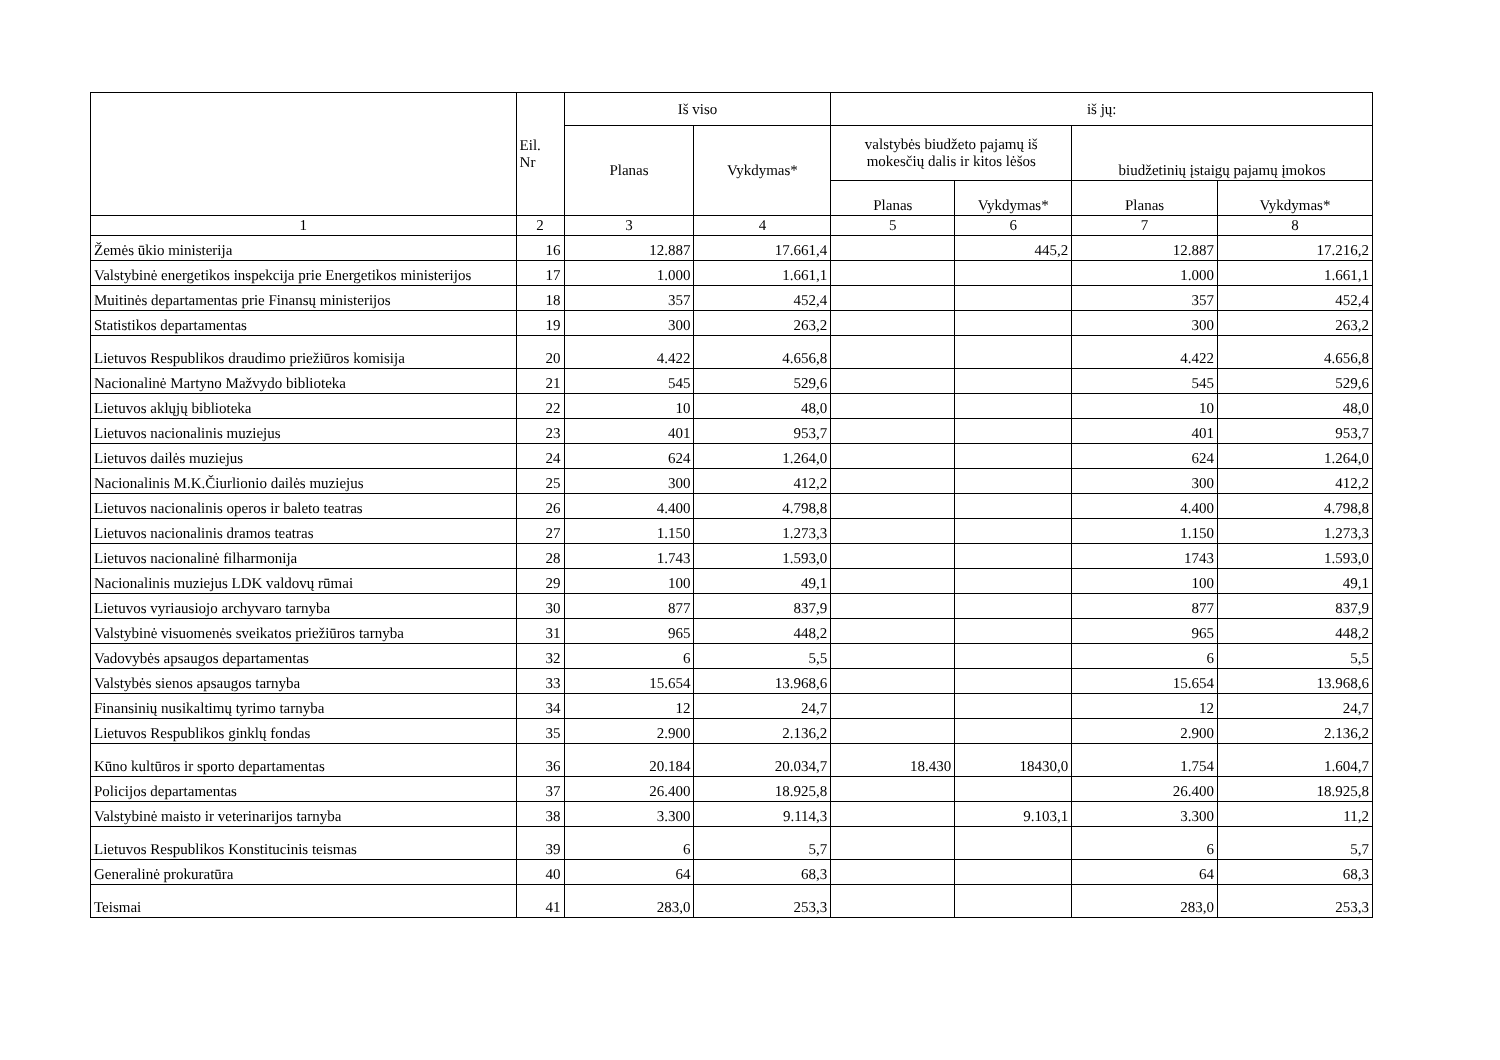| | Eil. Nr | Iš viso | | iš jų: | | | |
| --- | --- | --- | --- | --- | --- | --- | --- |
| | | Planas | Vykdymas* | valstybės biudžeto pajamų iš mokesčių dalis ir kitos lėšos | | biudžetinių įstaigų pajamų įmokos | |
| | | | | Planas | Vykdymas* | Planas | Vykdymas* |
| 1 | 2 | 3 | 4 | 5 | 6 | 7 | 8 |
| Žemės ūkio ministerija | 16 | 12.887 | 17.661,4 | | 445,2 | 12.887 | 17.216,2 |
| Valstybinė energetikos inspekcija prie Energetikos ministerijos | 17 | 1.000 | 1.661,1 | | | 1.000 | 1.661,1 |
| Muitinės departamentas prie Finansų ministerijos | 18 | 357 | 452,4 | | | 357 | 452,4 |
| Statistikos departamentas | 19 | 300 | 263,2 | | | 300 | 263,2 |
| Lietuvos Respublikos draudimo priežiūros komisija | 20 | 4.422 | 4.656,8 | | | 4.422 | 4.656,8 |
| Nacionalinė Martyno Mažvydo biblioteka | 21 | 545 | 529,6 | | | 545 | 529,6 |
| Lietuvos aklųjų biblioteka | 22 | 10 | 48,0 | | | 10 | 48,0 |
| Lietuvos nacionalinis muziejus | 23 | 401 | 953,7 | | | 401 | 953,7 |
| Lietuvos dailės muziejus | 24 | 624 | 1.264,0 | | | 624 | 1.264,0 |
| Nacionalinis M.K.Čiurlionio dailės muziejus | 25 | 300 | 412,2 | | | 300 | 412,2 |
| Lietuvos nacionalinis operos ir baleto teatras | 26 | 4.400 | 4.798,8 | | | 4.400 | 4.798,8 |
| Lietuvos nacionalinis dramos teatras | 27 | 1.150 | 1.273,3 | | | 1.150 | 1.273,3 |
| Lietuvos nacionalinė filharmonija | 28 | 1.743 | 1.593,0 | | | 1743 | 1.593,0 |
| Nacionalinis muziejus LDK valdovų rūmai | 29 | 100 | 49,1 | | | 100 | 49,1 |
| Lietuvos vyriausiojo archyvaro tarnyba | 30 | 877 | 837,9 | | | 877 | 837,9 |
| Valstybinė visuomenės sveikatos priežiūros tarnyba | 31 | 965 | 448,2 | | | 965 | 448,2 |
| Vadovybės apsaugos departamentas | 32 | 6 | 5,5 | | | 6 | 5,5 |
| Valstybės sienos apsaugos tarnyba | 33 | 15.654 | 13.968,6 | | | 15.654 | 13.968,6 |
| Finansinių nusikaltimų tyrimo tarnyba | 34 | 12 | 24,7 | | | 12 | 24,7 |
| Lietuvos Respublikos ginklų fondas | 35 | 2.900 | 2.136,2 | | | 2.900 | 2.136,2 |
| Kūno kultūros ir sporto departamentas | 36 | 20.184 | 20.034,7 | 18.430 | 18430,0 | 1.754 | 1.604,7 |
| Policijos departamentas | 37 | 26.400 | 18.925,8 | | | 26.400 | 18.925,8 |
| Valstybinė maisto ir veterinarijos tarnyba | 38 | 3.300 | 9.114,3 | | 9.103,1 | 3.300 | 11,2 |
| Lietuvos Respublikos Konstitucinis teismas | 39 | 6 | 5,7 | | | 6 | 5,7 |
| Generalinė prokuratūra | 40 | 64 | 68,3 | | | 64 | 68,3 |
| Teismai | 41 | 283,0 | 253,3 | | | 283,0 | 253,3 |